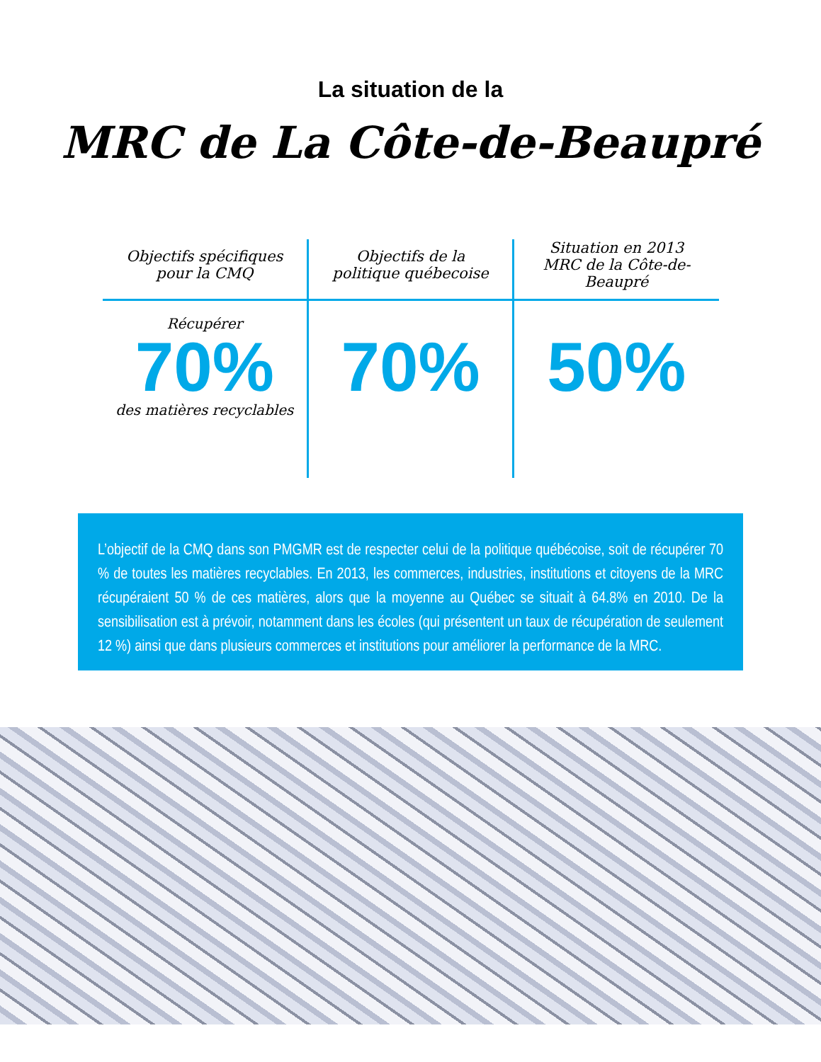La situation de la
MRC de La Côte-de-Beaupré
| Objectifs spécifiques pour la CMQ | Objectifs de la politique québecoise | Situation en 2013 MRC de la Côte-de-Beaupré |
| --- | --- | --- |
| Récupérer 70% des matières recyclables | 70% | 50% |
L’objectif de la CMQ dans son PMGMR est de respecter celui de la politique québécoise, soit de récupérer 70 % de toutes les matières recyclables. En 2013, les commerces, industries, institutions et citoyens de la MRC récupéraient 50 % de ces matières, alors que la moyenne au Québec se situait à 64.8% en 2010. De la sensibilisation est à prévoir, notamment dans les écoles (qui présentent un taux de récupération de seulement 12 %) ainsi que dans plusieurs commerces et institutions pour améliorer la performance de la MRC.